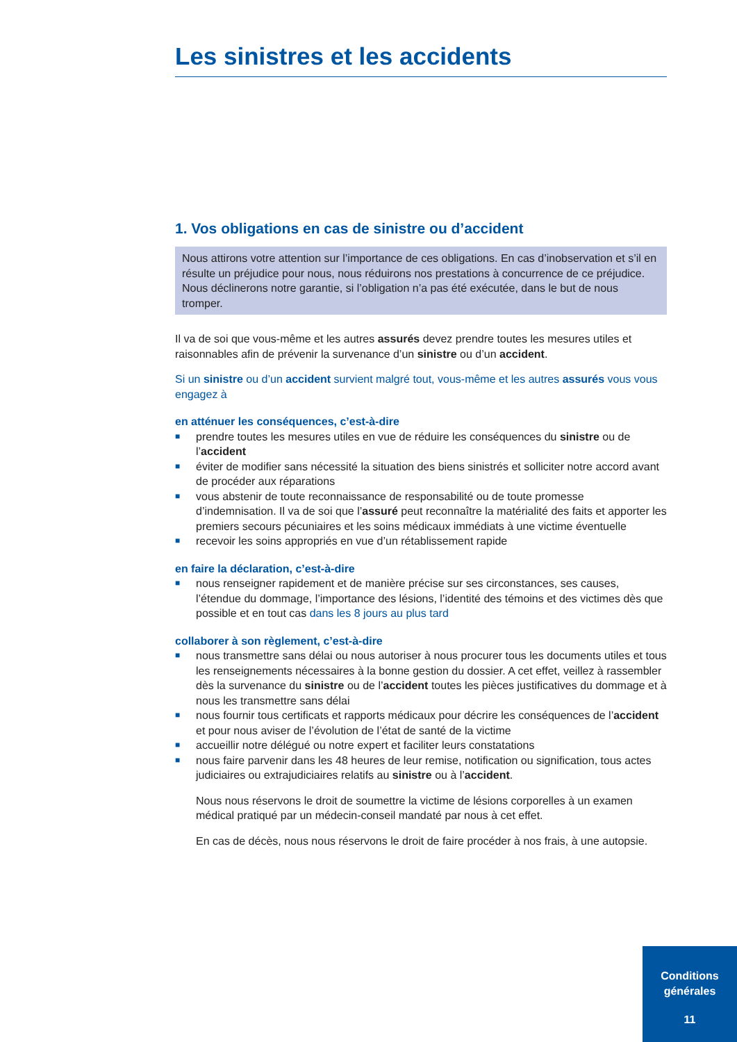Les sinistres et les accidents
1. Vos obligations en cas de sinistre ou d’accident
Nous attirons votre attention sur l’importance de ces obligations. En cas d’inobservation et s’il en résulte un préjudice pour nous, nous réduirons nos prestations à concurrence de ce préjudice.
Nous déclinerons notre garantie, si l’obligation n’a pas été exécutée, dans le but de nous tromper.
Il va de soi que vous-même et les autres assurés devez prendre toutes les mesures utiles et raisonnables afin de prévenir la survenance d’un sinistre ou d’un accident.
Si un sinistre ou d’un accident survient malgré tout, vous-même et les autres assurés vous vous engagez à
en atténuer les conséquences, c’est-à-dire
■ prendre toutes les mesures utiles en vue de réduire les conséquences du sinistre ou de l’accident
■ éviter de modifier sans nécessité la situation des biens sinistrés et solliciter notre accord avant de procéder aux réparations
■ vous abstenir de toute reconnaissance de responsabilité ou de toute promesse d’indemnisation. Il va de soi que l’assuré peut reconnaître la matérialité des faits et apporter les premiers secours pécuniaires et les soins médicaux immédiats à une victime éventuelle
■ recevoir les soins appropriés en vue d’un rétablissement rapide
en faire la déclaration, c’est-à-dire
■ nous renseigner rapidement et de manière précise sur ses circonstances, ses causes, l’étendue du dommage, l’importance des lésions, l’identité des témoins et des victimes dès que possible et en tout cas dans les 8 jours au plus tard
collaborer à son règlement, c’est-à-dire
■ nous transmettre sans délai ou nous autoriser à nous procurer tous les documents utiles et tous les renseignements nécessaires à la bonne gestion du dossier. A cet effet, veillez à rassembler dès la survenance du sinistre ou de l’accident toutes les pièces justificatives du dommage et à nous les transmettre sans délai
■ nous fournir tous certificats et rapports médicaux pour décrire les conséquences de l’accident et pour nous aviser de l’évolution de l’état de santé de la victime
■ accueillir notre délégué ou notre expert et faciliter leurs constatations
■ nous faire parvenir dans les 48 heures de leur remise, notification ou signification, tous actes judiciaires ou extrajudiciaires relatifs au sinistre ou à l’accident.
Nous nous réservons le droit de soumettre la victime de lésions corporelles à un examen médical pratiqué par un médecin-conseil mandaté par nous à cet effet.
En cas de décès, nous nous réservons le droit de faire procéder à nos frais, à une autopsie.
Conditions
générales
11